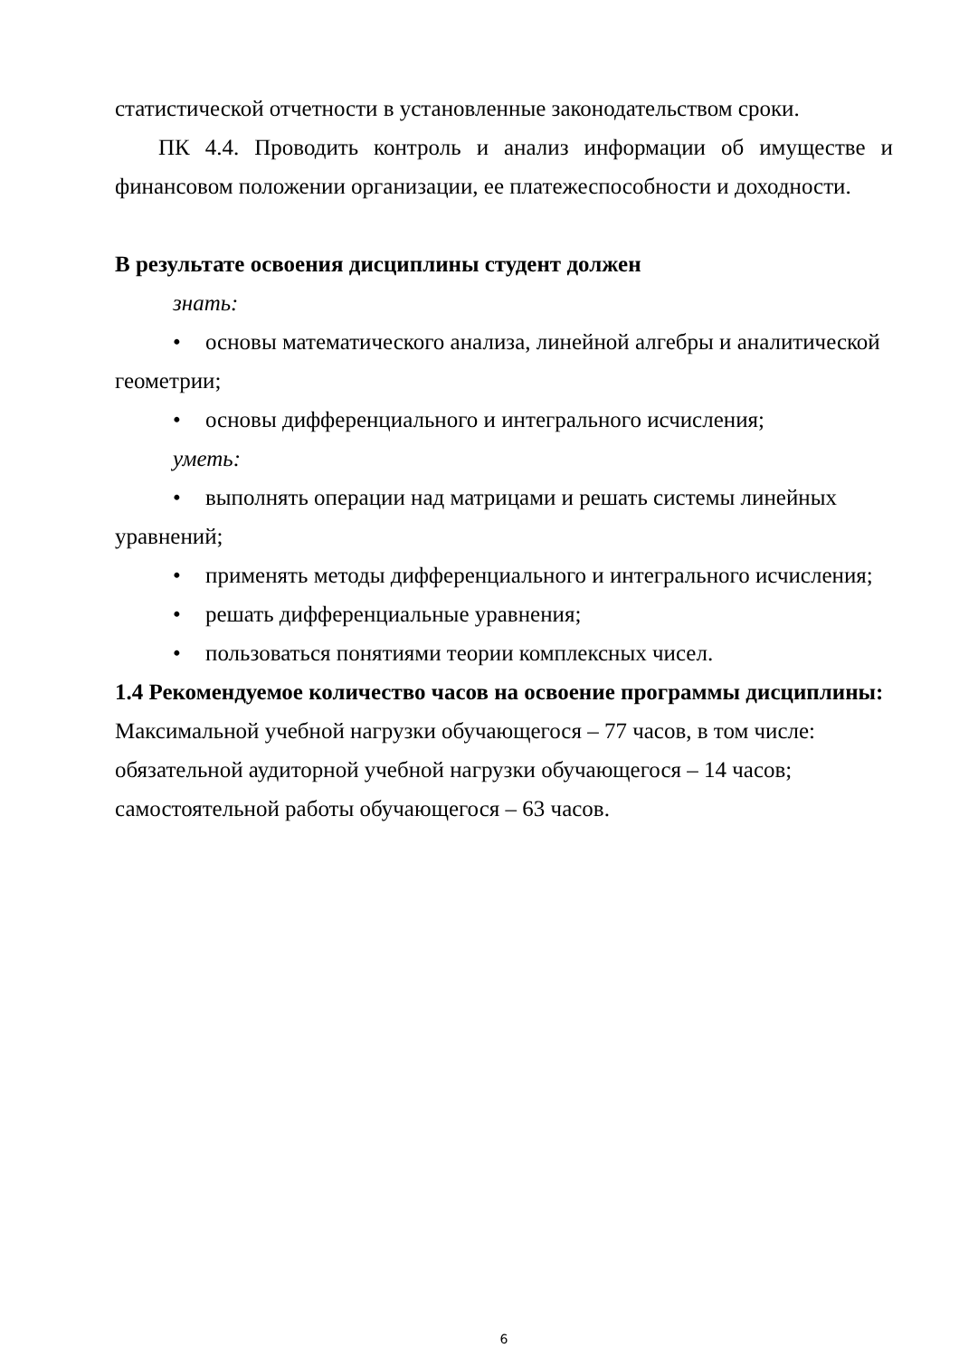статистической отчетности в установленные законодательством сроки.
ПК 4.4. Проводить контроль и анализ информации об имуществе и финансовом положении организации, ее платежеспособности и доходности.
В результате освоения дисциплины студент должен
знать:
• основы математического анализа, линейной алгебры и аналитической геометрии;
• основы дифференциального и интегрального исчисления;
уметь:
• выполнять операции над матрицами и решать системы линейных уравнений;
• применять методы дифференциального и интегрального исчисления;
• решать дифференциальные уравнения;
• пользоваться понятиями теории комплексных чисел.
1.4 Рекомендуемое количество часов на освоение программы дисциплины:
Максимальной учебной нагрузки обучающегося – 77 часов, в том числе:
обязательной аудиторной учебной нагрузки обучающегося – 14 часов;
самостоятельной работы обучающегося – 63 часов.
6